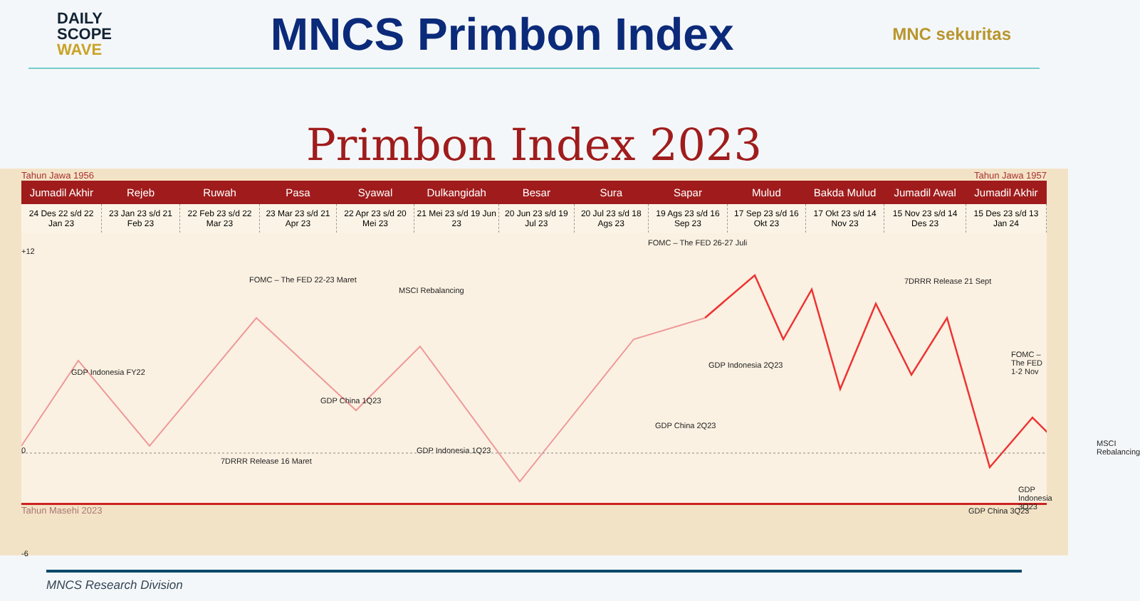DAILY
SCOPE
WAVE
MNCS Primbon Index
MNC sekuritas
Primbon Index 2023
Tahun Jawa 1956 Tahun Jawa 1957
| Jumadil Akhir | Rejeb | Ruwah | Pasa | Syawal | Dulkangidah | Besar | Sura | Sapar | Mulud | Bakda Mulud | Jumadil Awal | Jumadil Akhir |
| --- | --- | --- | --- | --- | --- | --- | --- | --- | --- | --- | --- | --- |
| 24 Des 22 s/d 22 Jan 23 | 23 Jan 23 s/d 21 Feb 23 | 22 Feb 23 s/d 22 Mar 23 | 23 Mar 23 s/d 21 Apr 23 | 22 Apr 23 s/d 20 Mei 23 | 21 Mei 23 s/d 19 Jun 23 | 20 Jun 23 s/d 19 Jul 23 | 20 Jul 23 s/d 18 Ags 23 | 19 Ags 23 s/d 16 Sep 23 | 17 Sep 23 s/d 16 Okt 23 | 17 Okt 23 s/d 14 Nov 23 | 15 Nov 23 s/d 14 Des 23 | 15 Des 23 s/d 13 Jan 24 |
+12
0
-6
FOMC – The FED 22-23 Maret
FOMC – The FED 26-27 Juli
7DRRR Release 21 Sept
FOMC – The FED 1-2 Nov
MSCI Rebalancing
GDP Indonesia FY22
GDP China 1Q23
7DRRR Release 16 Maret
GDP Indonesia 1Q23
GDP China 2Q23
GDP Indonesia 2Q23
GDP China 3Q23
GDP Indonesia 3Q23
MSCI Rebalancing
Tahun Masehi 2023
MNCS Research Division